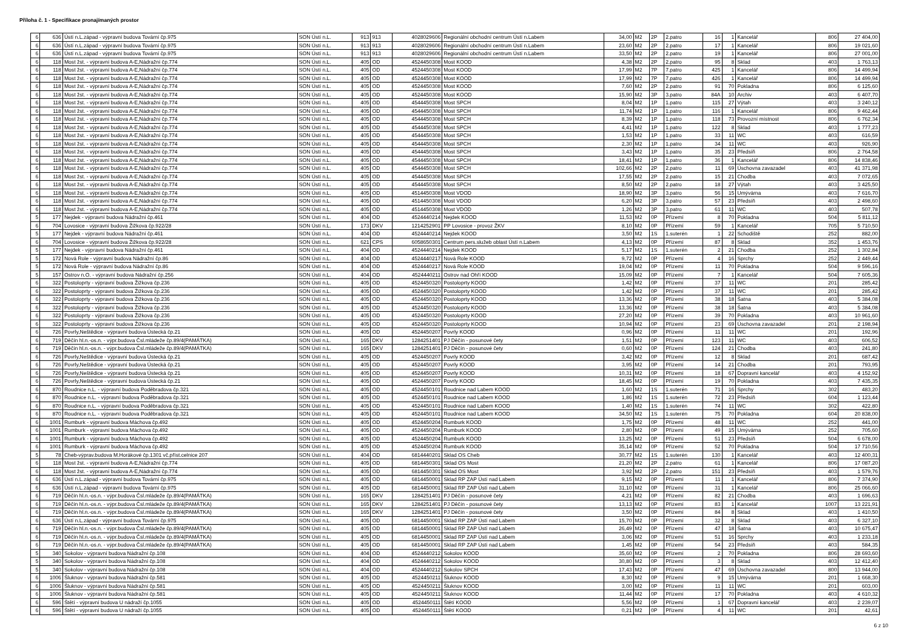Příloha č. 1 - Specifikace pronajímaných prostor
| 6 | 636 | Ústí n.L.západ - výpravní budova Tovární čp.975 | SON Ústí n.L. | 913 | 913 | 4028029606 | Regionální obchodní centrum Ústí n.Labem | 34,00 | M2 | 2P | 2.patro | 16 | 1 | Kancelář | 806 | 27 404,00 |
| 6 | 636 | Ústí n.L.západ - výpravní budova Tovární čp.975 | SON Ústí n.L. | 913 | 913 | 4028029606 | Regionální obchodní centrum Ústí n.Labem | 23,60 | M2 | 2P | 2.patro | 17 | 1 | Kancelář | 806 | 19 021,60 |
| 6 | 636 | Ústí n.L.západ - výpravní budova Tovární čp.975 | SON Ústí n.L. | 913 | 913 | 4028029606 | Regionální obchodní centrum Ústí n.Labem | 33,50 | M2 | 2P | 2.patro | 19 | 1 | Kancelář | 806 | 27 001,00 |
| 6 | 118 | Most žst. - výpravní budova A-E,Nádražní čp.774 | SON Ústí n.L. | 405 | OD | 4524450308 | Most KOOD | 4,38 | M2 | 2P | 2.patro | 95 | 8 | Sklad | 403 | 1 763,13 |
| 6 | 118 | Most žst. - výpravní budova A-E,Nádražní čp.774 | SON Ústí n.L. | 405 | OD | 4524450308 | Most KOOD | 17,99 | M2 | 7P | 7.patro | 425 | 1 | Kancelář | 806 | 14 499,94 |
| 6 | 118 | Most žst. - výpravní budova A-E,Nádražní čp.774 | SON Ústí n.L. | 405 | OD | 4524450308 | Most KOOD | 17,99 | M2 | 7P | 7.patro | 426 | 1 | Kancelář | 806 | 14 499,94 |
| 6 | 118 | Most žst. - výpravní budova A-E,Nádražní čp.774 | SON Ústí n.L. | 405 | OD | 4524450308 | Most KOOD | 7,60 | M2 | 2P | 2.patro | 91 | 70 | Pokladna | 806 | 6 125,60 |
| 6 | 118 | Most žst. - výpravní budova A-E,Nádražní čp.774 | SON Ústí n.L. | 405 | OD | 4524450308 | Most KOOD | 15,90 | M2 | 3P | 3.patro | 84A | 10 | Archiv | 403 | 6 407,70 |
| 6 | 118 | Most žst. - výpravní budova A-E,Nádražní čp.774 | SON Ústí n.L. | 405 | OD | 4544450308 | Most SPCH | 8,04 | M2 | 1P | 1.patro | 115 | 27 | Výtah | 403 | 3 240,12 |
| 6 | 118 | Most žst. - výpravní budova A-E,Nádražní čp.774 | SON Ústí n.L. | 405 | OD | 4544450308 | Most SPCH | 11,74 | M2 | 1P | 1.patro | 116 | 1 | Kancelář | 806 | 9 462,44 |
| 6 | 118 | Most žst. - výpravní budova A-E,Nádražní čp.774 | SON Ústí n.L. | 405 | OD | 4544450308 | Most SPCH | 8,39 | M2 | 1P | 1.patro | 118 | 73 | Provozní místnost | 806 | 6 762,34 |
| 6 | 118 | Most žst. - výpravní budova A-E,Nádražní čp.774 | SON Ústí n.L. | 405 | OD | 4544450308 | Most SPCH | 4,41 | M2 | 1P | 1.patro | 122 | 8 | Sklad | 403 | 1 777,23 |
| 6 | 118 | Most žst. - výpravní budova A-E,Nádražní čp.774 | SON Ústí n.L. | 405 | OD | 4544450308 | Most SPCH | 1,53 | M2 | 1P | 1.patro | 33 | 11 | WC | 403 | 616,59 |
| 6 | 118 | Most žst. - výpravní budova A-E,Nádražní čp.774 | SON Ústí n.L. | 405 | OD | 4544450308 | Most SPCH | 2,30 | M2 | 1P | 1.patro | 34 | 11 | WC | 403 | 926,90 |
| 6 | 118 | Most žst. - výpravní budova A-E,Nádražní čp.774 | SON Ústí n.L. | 405 | OD | 4544450308 | Most SPCH | 3,43 | M2 | 1P | 1.patro | 35 | 23 | Předsíň | 806 | 2 764,58 |
| 6 | 118 | Most žst. - výpravní budova A-E,Nádražní čp.774 | SON Ústí n.L. | 405 | OD | 4544450308 | Most SPCH | 18,41 | M2 | 1P | 1.patro | 36 | 1 | Kancelář | 806 | 14 838,46 |
| 6 | 118 | Most žst. - výpravní budova A-E,Nádražní čp.774 | SON Ústí n.L. | 405 | OD | 4544450308 | Most SPCH | 102,66 | M2 | 2P | 2.patro | 11 | 69 | Úschovna zavazadel | 403 | 41 371,98 |
| 6 | 118 | Most žst. - výpravní budova A-E,Nádražní čp.774 | SON Ústí n.L. | 405 | OD | 4544450308 | Most SPCH | 17,55 | M2 | 2P | 2.patro | 15 | 21 | Chodba | 403 | 7 072,65 |
| 6 | 118 | Most žst. - výpravní budova A-E,Nádražní čp.774 | SON Ústí n.L. | 405 | OD | 4544450308 | Most SPCH | 8,50 | M2 | 2P | 2.patro | 18 | 27 | Výtah | 403 | 3 425,50 |
| 6 | 118 | Most žst. - výpravní budova A-E,Nádražní čp.774 | SON Ústí n.L. | 405 | OD | 4514450308 | Most VDOD | 18,90 | M2 | 3P | 3.patro | 56 | 15 | Umývárna | 403 | 7 616,70 |
| 6 | 118 | Most žst. - výpravní budova A-E,Nádražní čp.774 | SON Ústí n.L. | 405 | OD | 4514450308 | Most VDOD | 6,20 | M2 | 3P | 3.patro | 57 | 23 | Předsíň | 403 | 2 498,60 |
| 6 | 118 | Most žst. - výpravní budova A-E,Nádražní čp.774 | SON Ústí n.L. | 405 | OD | 4514450308 | Most VDOD | 1,26 | M2 | 3P | 3.patro | 61 | 11 | WC | 403 | 507,78 |
| 5 | 177 | Nejdek - výpravní budova Nádražní čp.461 | SON Ústí n.L. | 404 | OD | 4524440214 | Nejdek KOOD | 11,53 | M2 | 0P | Přízemí | 8 | 70 | Pokladna | 504 | 5 811,12 |
| 6 | 704 | Lovosice - výpravní budova Žižkova čp.922/28 | SON Ústí n.L. | 173 | DKV | 1214252901 | PP Lovosice - provoz ŽKV | 8,10 | M2 | 0P | Přízemí | 59 | 1 | Kancelář | 705 | 5 710,50 |
| 5 | 177 | Nejdek - výpravní budova Nádražní čp.461 | SON Ústí n.L. | 404 | OD | 4524440214 | Nejdek KOOD | 3,50 | M2 | 1S | 1.suterén | 1 | 22 | Schodiště | 252 | 882,00 |
| 6 | 704 | Lovosice - výpravní budova Žižkova čp.922/28 | SON Ústí n.L. | 621 | CPS | 6058650301 | Centrum pers.služeb oblast Ústí n.Labem | 4,13 | M2 | 0P | Přízemí | 87 | 8 | Sklad | 352 | 1 453,76 |
| 5 | 177 | Nejdek - výpravní budova Nádražní čp.461 | SON Ústí n.L. | 404 | OD | 4524440214 | Nejdek KOOD | 5,17 | M2 | 1S | 1.suterén | 2 | 21 | Chodba | 252 | 1 302,84 |
| 5 | 172 | Nová Role - výpravní budova Nádražní čp.86 | SON Ústí n.L. | 404 | OD | 4524440217 | Nová Role KOOD | 9,72 | M2 | 0P | Přízemí | 4 | 16 | Sprchy | 252 | 2 449,44 |
| 5 | 172 | Nová Role - výpravní budova Nádražní čp.86 | SON Ústí n.L. | 404 | OD | 4524440217 | Nová Role KOOD | 19,04 | M2 | 0P | Přízemí | 11 | 70 | Pokladna | 504 | 9 596,16 |
| 5 | 157 | Ostrov n.O. - výpravní budova Nádražní čp.256 | SON Ústí n.L. | 404 | OD | 4524440211 | Ostrov nad Ohří KOOD | 15,09 | M2 | 0P | Přízemí | 7 | 1 | Kancelář | 504 | 7 605,36 |
| 6 | 322 | Postoloprty - výpravní budova Žižkova čp.236 | SON Ústí n.L. | 405 | OD | 4524450320 | Postoloprty KOOD | 1,42 | M2 | 0P | Přízemí | 37 | 11 | WC | 201 | 285,42 |
| 6 | 322 | Postoloprty - výpravní budova Žižkova čp.236 | SON Ústí n.L. | 405 | OD | 4524450320 | Postoloprty KOOD | 1,42 | M2 | 0P | Přízemí | 37 | 11 | WC | 201 | 285,42 |
| 6 | 322 | Postoloprty - výpravní budova Žižkova čp.236 | SON Ústí n.L. | 405 | OD | 4524450320 | Postoloprty KOOD | 13,36 | M2 | 0P | Přízemí | 38 | 18 | Šatna | 403 | 5 384,08 |
| 6 | 322 | Postoloprty - výpravní budova Žižkova čp.236 | SON Ústí n.L. | 405 | OD | 4524450320 | Postoloprty KOOD | 13,36 | M2 | 0P | Přízemí | 38 | 18 | Šatna | 403 | 5 384,08 |
| 6 | 322 | Postoloprty - výpravní budova Žižkova čp.236 | SON Ústí n.L. | 405 | OD | 4524450320 | Postoloprty KOOD | 27,20 | M2 | 0P | Přízemí | 39 | 70 | Pokladna | 403 | 10 961,60 |
| 6 | 322 | Postoloprty - výpravní budova Žižkova čp.236 | SON Ústí n.L. | 405 | OD | 4524450320 | Postoloprty KOOD | 10,94 | M2 | 0P | Přízemí | 23 | 69 | Úschovna zavazadel | 201 | 2 198,94 |
| 6 | 726 | Povrly,Neštědice - výpravní budova Ústecká čp.21 | SON Ústí n.L. | 405 | OD | 4524450207 | Povrly KOOD | 0,96 | M2 | 0P | Přízemí | 11 | 11 | WC | 201 | 192,96 |
| 6 | 719 | Děčín hl.n.-os.n. - výpr.budova Čsl.mládeže čp.89/4(PAMÁTKA) | SON Ústí n.L. | 165 | DKV | 1284251401 | PJ Děčín - posunové čety | 1,51 | M2 | 0P | Přízemí | 123 | 11 | WC | 403 | 606,52 |
| 6 | 719 | Děčín hl.n.-os.n. - výpr.budova Čsl.mládeže čp.89/4(PAMÁTKA) | SON Ústí n.L. | 165 | DKV | 1284251401 | PJ Děčín - posunové čety | 0,60 | M2 | 0P | Přízemí | 124 | 21 | Chodba | 403 | 241,80 |
| 6 | 726 | Povrly,Neštědice - výpravní budova Ústecká čp.21 | SON Ústí n.L. | 405 | OD | 4524450207 | Povrly KOOD | 3,42 | M2 | 0P | Přízemí | 12 | 8 | Sklad | 201 | 687,42 |
| 6 | 726 | Povrly,Neštědice - výpravní budova Ústecká čp.21 | SON Ústí n.L. | 405 | OD | 4524450207 | Povrly KOOD | 3,95 | M2 | 0P | Přízemí | 14 | 21 | Chodba | 201 | 793,95 |
| 6 | 726 | Povrly,Neštědice - výpravní budova Ústecká čp.21 | SON Ústí n.L. | 405 | OD | 4524450207 | Povrly KOOD | 10,31 | M2 | 0P | Přízemí | 18 | 67 | Dopravní kancelář | 403 | 4 152,92 |
| 6 | 726 | Povrly,Neštědice - výpravní budova Ústecká čp.21 | SON Ústí n.L. | 405 | OD | 4524450207 | Povrly KOOD | 18,45 | M2 | 0P | Přízemí | 19 | 70 | Pokladna | 403 | 7 435,35 |
| 6 | 870 | Roudnice n.L. - výpravní budova Poděbradova čp.321 | SON Ústí n.L. | 405 | OD | 4524450101 | Roudnice nad Labem KOOD | 1,60 | M2 | 1S | 1.suterén | 71 | 16 | Sprchy | 302 | 483,20 |
| 6 | 870 | Roudnice n.L. - výpravní budova Poděbradova čp.321 | SON Ústí n.L. | 405 | OD | 4524450101 | Roudnice nad Labem KOOD | 1,86 | M2 | 1S | 1.suterén | 72 | 23 | Předsíň | 604 | 1 123,44 |
| 6 | 870 | Roudnice n.L. - výpravní budova Poděbradova čp.321 | SON Ústí n.L. | 405 | OD | 4524450101 | Roudnice nad Labem KOOD | 1,40 | M2 | 1S | 1.suterén | 74 | 11 | WC | 302 | 422,80 |
| 6 | 870 | Roudnice n.L. - výpravní budova Poděbradova čp.321 | SON Ústí n.L. | 405 | OD | 4524450101 | Roudnice nad Labem KOOD | 34,50 | M2 | 1S | 1.suterén | 75 | 70 | Pokladna | 604 | 20 838,00 |
| 6 | 1001 | Rumburk - výpravní budova Máchova čp.492 | SON Ústí n.L. | 405 | OD | 4524450204 | Rumburk KOOD | 1,75 | M2 | 0P | Přízemí | 48 | 11 | WC | 252 | 441,00 |
| 6 | 1001 | Rumburk - výpravní budova Máchova čp.492 | SON Ústí n.L. | 405 | OD | 4524450204 | Rumburk KOOD | 2,80 | M2 | 0P | Přízemí | 49 | 15 | Umývárna | 252 | 705,60 |
| 6 | 1001 | Rumburk - výpravní budova Máchova čp.492 | SON Ústí n.L. | 405 | OD | 4524450204 | Rumburk KOOD | 13,25 | M2 | 0P | Přízemí | 51 | 23 | Předsíň | 504 | 6 678,00 |
| 6 | 1001 | Rumburk - výpravní budova Máchova čp.492 | SON Ústí n.L. | 405 | OD | 4524450204 | Rumburk KOOD | 35,14 | M2 | 0P | Přízemí | 52 | 70 | Pokladna | 504 | 17 710,56 |
| 5 | 78 | Cheb-výprav.budova M.Horákové čp.1301 vč.příst.celnice 207 | SON Ústí n.L. | 404 | OD | 6814440201 | Sklad OS Cheb | 30,77 | M2 | 1S | 1.suterén | 130 | 1 | Kancelář | 403 | 12 400,31 |
| 6 | 118 | Most žst. - výpravní budova A-E,Nádražní čp.774 | SON Ústí n.L. | 405 | OD | 6814450301 | Sklad OS Most | 21,20 | M2 | 2P | 2.patro | 61 | 1 | Kancelář | 806 | 17 087,20 |
| 6 | 118 | Most žst. - výpravní budova A-E,Nádražní čp.774 | SON Ústí n.L. | 405 | OD | 6814450301 | Sklad OS Most | 3,92 | M2 | 2P | 2.patro | 151 | 23 | Předsíň | 403 | 1 579,76 |
| 6 | 636 | Ústí n.L.západ - výpravní budova Tovární čp.975 | SON Ústí n.L. | 405 | OD | 6814450001 | Sklad RP ZAP Ústí nad Labem | 9,15 | M2 | 0P | Přízemí | 11 | 1 | Kancelář | 806 | 7 374,90 |
| 6 | 636 | Ústí n.L.západ - výpravní budova Tovární čp.975 | SON Ústí n.L. | 405 | OD | 6814450001 | Sklad RP ZAP Ústí nad Labem | 31,10 | M2 | 0P | Přízemí | 31 | 1 | Kancelář | 806 | 25 066,60 |
| 6 | 719 | Děčín hl.n.-os.n. - výpr.budova Čsl.mládeže čp.89/4(PAMÁTKA) | SON Ústí n.L. | 165 | DKV | 1284251401 | PJ Děčín - posunové čety | 4,21 | M2 | 0P | Přízemí | 82 | 21 | Chodba | 403 | 1 696,63 |
| 6 | 719 | Děčín hl.n.-os.n. - výpr.budova Čsl.mládeže čp.89/4(PAMÁTKA) | SON Ústí n.L. | 165 | DKV | 1284251401 | PJ Děčín - posunové čety | 13,13 | M2 | 0P | Přízemí | 83 | 1 | Kancelář | 1007 | 13 221,91 |
| 6 | 719 | Děčín hl.n.-os.n. - výpr.budova Čsl.mládeže čp.89/4(PAMÁTKA) | SON Ústí n.L. | 165 | DKV | 1284251401 | PJ Děčín - posunové čety | 3,50 | M2 | 0P | Přízemí | 84 | 8 | Sklad | 403 | 1 410,50 |
| 6 | 636 | Ústí n.L.západ - výpravní budova Tovární čp.975 | SON Ústí n.L. | 405 | OD | 6814450001 | Sklad RP ZAP Ústí nad Labem | 15,70 | M2 | 0P | Přízemí | 32 | 8 | Sklad | 403 | 6 327,10 |
| 6 | 719 | Děčín hl.n.-os.n. - výpr.budova Čsl.mládeže čp.89/4(PAMÁTKA) | SON Ústí n.L. | 405 | OD | 6814450001 | Sklad RP ZAP Ústí nad Labem | 26,49 | M2 | 0P | Přízemí | 47 | 18 | Šatna | 403 | 10 675,47 |
| 6 | 719 | Děčín hl.n.-os.n. - výpr.budova Čsl.mládeže čp.89/4(PAMÁTKA) | SON Ústí n.L. | 405 | OD | 6814450001 | Sklad RP ZAP Ústí nad Labem | 3,06 | M2 | 0P | Přízemí | 51 | 16 | Sprchy | 403 | 1 233,18 |
| 6 | 719 | Děčín hl.n.-os.n. - výpr.budova Čsl.mládeže čp.89/4(PAMÁTKA) | SON Ústí n.L. | 405 | OD | 6814450001 | Sklad RP ZAP Ústí nad Labem | 1,45 | M2 | 0P | Přízemí | 54 | 23 | Předsíň | 403 | 584,35 |
| 5 | 340 | Sokolov - výpravní budova Nádražní čp.108 | SON Ústí n.L. | 404 | OD | 4524440212 | Sokolov KOOD | 35,60 | M2 | 0P | Přízemí | 2 | 70 | Pokladna | 806 | 28 693,60 |
| 5 | 340 | Sokolov - výpravní budova Nádražní čp.108 | SON Ústí n.L. | 404 | OD | 4524440212 | Sokolov KOOD | 30,80 | M2 | 0P | Přízemí | 3 | 8 | Sklad | 403 | 12 412,40 |
| 5 | 340 | Sokolov - výpravní budova Nádražní čp.108 | SON Ústí n.L. | 404 | OD | 4524440212 | Sokolov SPCH | 17,43 | M2 | 0P | Přízemí | 47 | 69 | Úschovna zavazadel | 800 | 13 944,00 |
| 6 | 1006 | Šluknov - výpravní budova Nádražní čp.581 | SON Ústí n.L. | 405 | OD | 4524450211 | Šluknov KOOD | 8,30 | M2 | 0P | Přízemí | 9 | 15 | Umývárna | 201 | 1 668,30 |
| 6 | 1006 | Šluknov - výpravní budova Nádražní čp.581 | SON Ústí n.L. | 405 | OD | 4524450211 | Šluknov KOOD | 3,00 | M2 | 0P | Přízemí | 11 | 11 | WC | 201 | 603,00 |
| 6 | 1006 | Šluknov - výpravní budova Nádražní čp.581 | SON Ústí n.L. | 405 | OD | 4524450211 | Šluknov KOOD | 11,44 | M2 | 0P | Přízemí | 17 | 70 | Pokladna | 403 | 4 610,32 |
| 6 | 596 | Štětí - výpravní budova U nádraží čp.1055 | SON Ústí n.L. | 405 | OD | 4524450111 | Štětí KOOD | 5,56 | M2 | 0P | Přízemí | 1 | 67 | Dopravní kancelář | 403 | 2 239,07 |
| 6 | 596 | Štětí - výpravní budova U nádraží čp.1055 | SON Ústí n.L. | 405 | OD | 4524450111 | Štětí KOOD | 0,21 | M2 | 0P | Přízemí | 4 | 11 | WC | 201 | 42,61 |
6 z 10